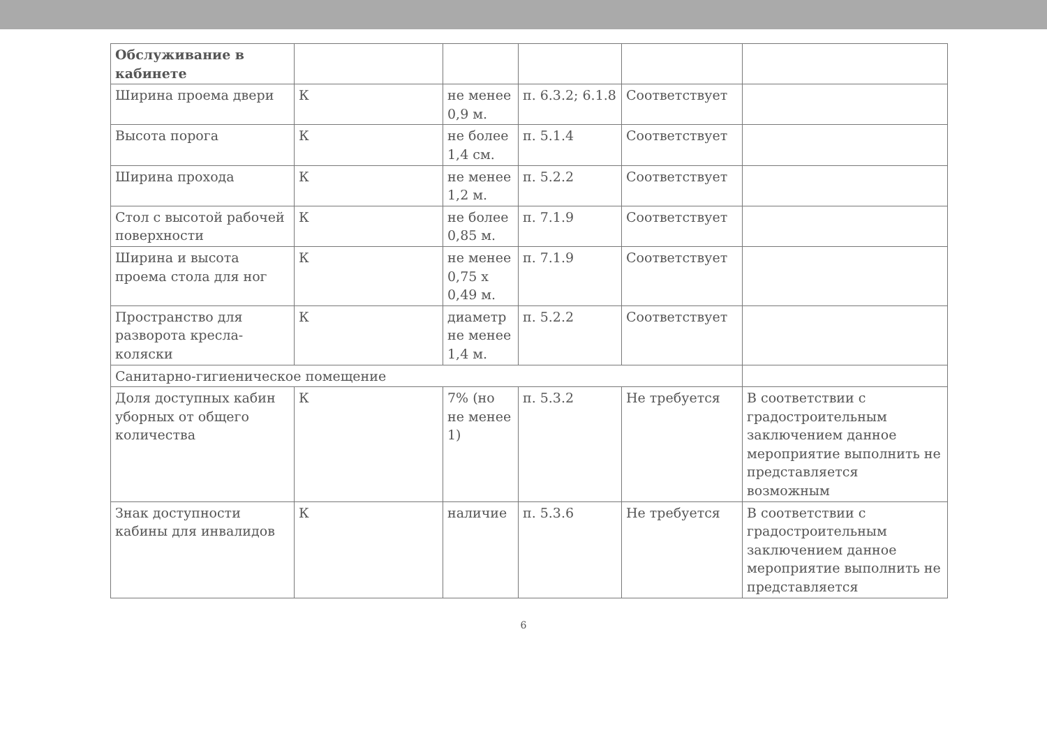| Обслуживание в кабинете | | | | | |
| Ширина проема двери | К | не менее 0,9 м. | п. 6.3.2; 6.1.8 | Соответствует | |
| Высота порога | К | не более 1,4 см. | п. 5.1.4 | Соответствует | |
| Ширина прохода | К | не менее 1,2 м. | п. 5.2.2 | Соответствует | |
| Стол с высотой рабочей поверхности | К | не более 0,85 м. | п. 7.1.9 | Соответствует | |
| Ширина и высота проема стола для ног | К | не менее 0,75 х 0,49 м. | п. 7.1.9 | Соответствует | |
| Пространство для разворота кресла-коляски | К | диаметр не менее 1,4 м. | п. 5.2.2 | Соответствует | |
| Санитарно-гигиеническое помещение | | | | | |
| Доля доступных кабин уборных от общего количества | К | 7% (но не менее 1) | п. 5.3.2 | Не требуется | В соответствии с градостроительным заключением данное мероприятие выполнить не представляется возможным |
| Знак доступности кабины для инвалидов | К | наличие | п. 5.3.6 | Не требуется | В соответствии с градостроительным заключением данное мероприятие выполнить не представляется |
6